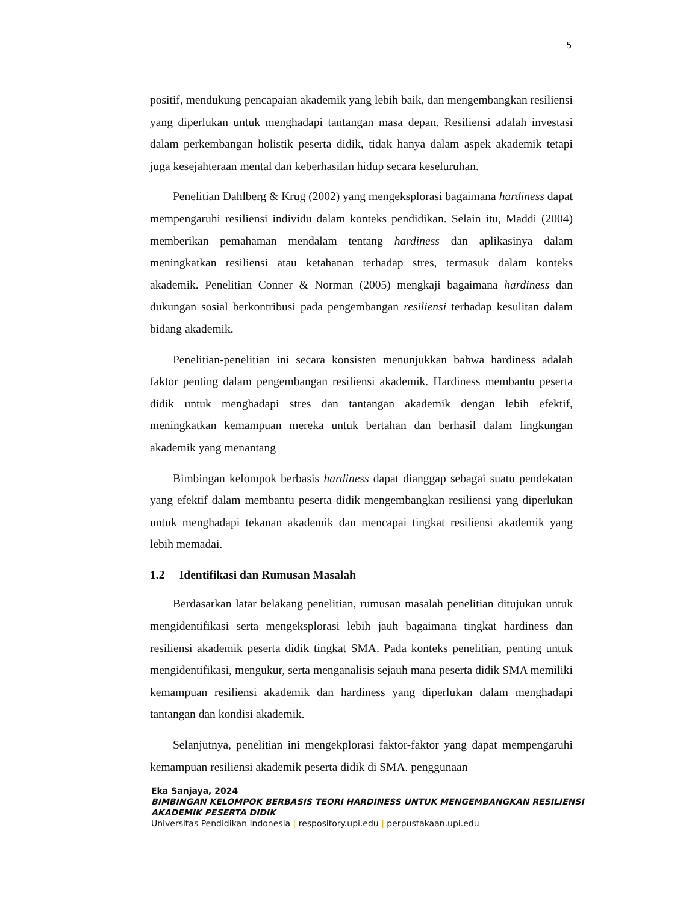5
positif, mendukung pencapaian akademik yang lebih baik, dan mengembangkan resiliensi yang diperlukan untuk menghadapi tantangan masa depan. Resiliensi adalah investasi dalam perkembangan holistik peserta didik, tidak hanya dalam aspek akademik tetapi juga kesejahteraan mental dan keberhasilan hidup secara keseluruhan.
Penelitian Dahlberg & Krug (2002) yang mengeksplorasi bagaimana hardiness dapat mempengaruhi resiliensi individu dalam konteks pendidikan. Selain itu, Maddi (2004) memberikan pemahaman mendalam tentang hardiness dan aplikasinya dalam meningkatkan resiliensi atau ketahanan terhadap stres, termasuk dalam konteks akademik. Penelitian Conner & Norman (2005) mengkaji bagaimana hardiness dan dukungan sosial berkontribusi pada pengembangan resiliensi terhadap kesulitan dalam bidang akademik.
Penelitian-penelitian ini secara konsisten menunjukkan bahwa hardiness adalah faktor penting dalam pengembangan resiliensi akademik. Hardiness membantu peserta didik untuk menghadapi stres dan tantangan akademik dengan lebih efektif, meningkatkan kemampuan mereka untuk bertahan dan berhasil dalam lingkungan akademik yang menantang
Bimbingan kelompok berbasis hardiness dapat dianggap sebagai suatu pendekatan yang efektif dalam membantu peserta didik mengembangkan resiliensi yang diperlukan untuk menghadapi tekanan akademik dan mencapai tingkat resiliensi akademik yang lebih memadai.
1.2 Identifikasi dan Rumusan Masalah
Berdasarkan latar belakang penelitian, rumusan masalah penelitian ditujukan untuk mengidentifikasi serta mengeksplorasi lebih jauh bagaimana tingkat hardiness dan resiliensi akademik peserta didik tingkat SMA. Pada konteks penelitian, penting untuk mengidentifikasi, mengukur, serta menganalisis sejauh mana peserta didik SMA memiliki kemampuan resiliensi akademik dan hardiness yang diperlukan dalam menghadapi tantangan dan kondisi akademik.
Selanjutnya, penelitian ini mengekplorasi faktor-faktor yang dapat mempengaruhi kemampuan resiliensi akademik peserta didik di SMA. penggunaan
Eka Sanjaya, 2024
BIMBINGAN KELOMPOK BERBASIS TEORI HARDINESS UNTUK MENGEMBANGKAN RESILIENSI
AKADEMIK PESERTA DIDIK
Universitas Pendidikan Indonesia | respository.upi.edu | perpustakaan.upi.edu